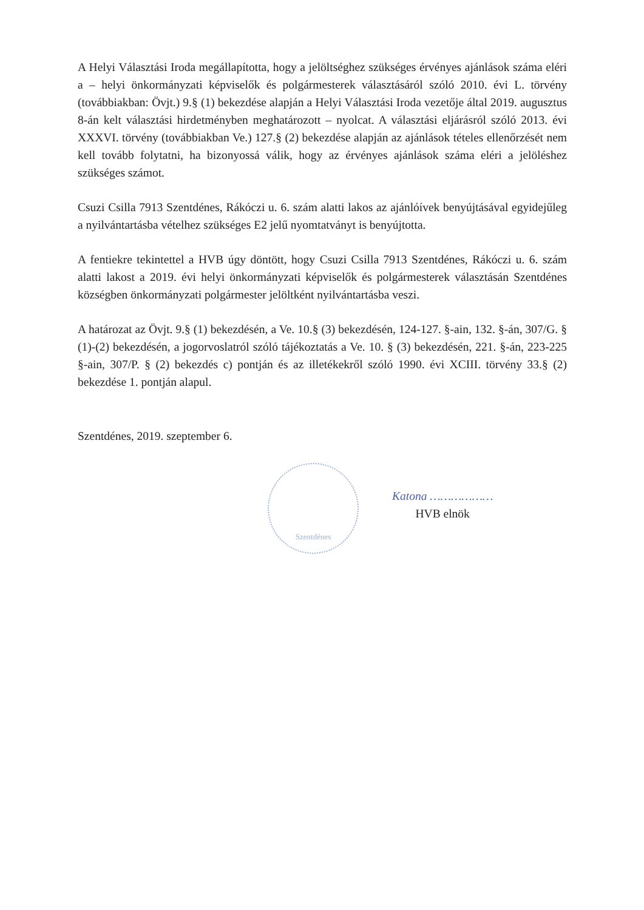A Helyi Választási Iroda megállapította, hogy a jelöltséghez szükséges érvényes ajánlások száma eléri a – helyi önkormányzati képviselők és polgármesterek választásáról szóló 2010. évi L. törvény (továbbiakban: Övjt.) 9.§ (1) bekezdése alapján a Helyi Választási Iroda vezetője által 2019. augusztus 8-án kelt választási hirdetményben meghatározott – nyolcat. A választási eljárásról szóló 2013. évi XXXVI. törvény (továbbiakban Ve.) 127.§ (2) bekezdése alapján az ajánlások tételes ellenőrzését nem kell tovább folytatni, ha bizonyossá válik, hogy az érvényes ajánlások száma eléri a jelöléshez szükséges számot.
Csuzi Csilla 7913 Szentdénes, Rákóczi u. 6. szám alatti lakos az ajánlóívek benyújtásával egyidejűleg a nyilvántartásba vételhez szükséges E2 jelű nyomtatványt is benyújtotta.
A fentiekre tekintettel a HVB úgy döntött, hogy Csuzi Csilla 7913 Szentdénes, Rákóczi u. 6. szám alatti lakost a 2019. évi helyi önkormányzati képviselők és polgármesterek választásán Szentdénes községben önkormányzati polgármester jelöltként nyilvántartásba veszi.
A határozat az Övjt. 9.§ (1) bekezdésén, a Ve. 10.§ (3) bekezdésén, 124-127. §-ain, 132. §-án, 307/G. § (1)-(2) bekezdésén, a jogorvoslatról szóló tájékoztatás a Ve. 10. § (3) bekezdésén, 221. §-án, 223-225 §-ain, 307/P. § (2) bekezdés c) pontján és az illetékekről szóló 1990. évi XCIII. törvény 33.§ (2) bekezdése 1. pontján alapul.
Szentdénes, 2019. szeptember 6.
Szentdénes
Katona ………………
HVB elnök